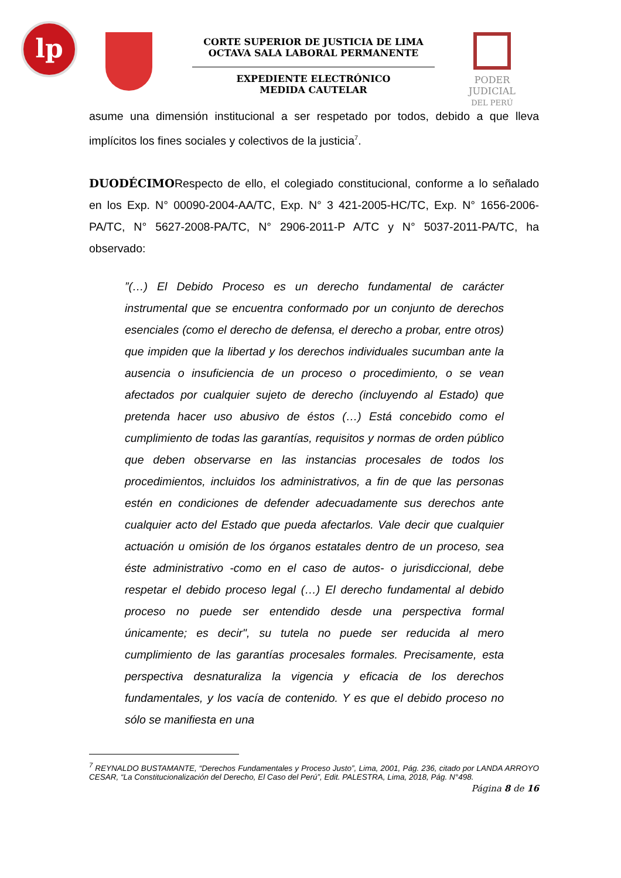lp
CORTE SUPERIOR DE JUSTICIA DE LIMA
OCTAVA SALA LABORAL PERMANENTE
EXPEDIENTE ELECTRÓNICO
MEDIDA CAUTELAR
PODER JUDICIAL
DEL PERÚ
asume una dimensión institucional a ser respetado por todos, debido a que lleva implícitos los fines sociales y colectivos de la justicia<sup>7</sup>.
DUODÉCIMORespecto de ello, el colegiado constitucional, conforme a lo señalado en los Exp. N° 00090-2004-AA/TC, Exp. N° 3 421-2005-HC/TC, Exp. N° 1656-2006-PA/TC, N° 5627-2008-PA/TC, N° 2906-2011-P A/TC y N° 5037-2011-PA/TC, ha observado:
”(…) El Debido Proceso es un derecho fundamental de carácter instrumental que se encuentra conformado por un conjunto de derechos esenciales (como el derecho de defensa, el derecho a probar, entre otros) que impiden que la libertad y los derechos individuales sucumban ante la ausencia o insuficiencia de un proceso o procedimiento, o se vean afectados por cualquier sujeto de derecho (incluyendo al Estado) que pretenda hacer uso abusivo de éstos (…) Está concebido como el cumplimiento de todas las garantías, requisitos y normas de orden público que deben observarse en las instancias procesales de todos los procedimientos, incluidos los administrativos, a fin de que las personas estén en condiciones de defender adecuadamente sus derechos ante cualquier acto del Estado que pueda afectarlos. Vale decir que cualquier actuación u omisión de los órganos estatales dentro de un proceso, sea éste administrativo -como en el caso de autos- o jurisdiccional, debe respetar el debido proceso legal (…) El derecho fundamental al debido proceso no puede ser entendido desde una perspectiva formal únicamente; es decir", su tutela no puede ser reducida al mero cumplimiento de las garantías procesales formales. Precisamente, esta perspectiva desnaturaliza la vigencia y eficacia de los derechos fundamentales, y los vacía de contenido. Y es que el debido proceso no sólo se manifiesta en una
<sup>7</sup> REYNALDO BUSTAMANTE, “Derechos Fundamentales y Proceso Justo”, Lima, 2001, Pág. 236, citado por LANDA ARROYO CESAR, “La Constitucionalización del Derecho, El Caso del Perú”, Edit. PALESTRA, Lima, 2018, Pág. N°498.
Página 8 de 16